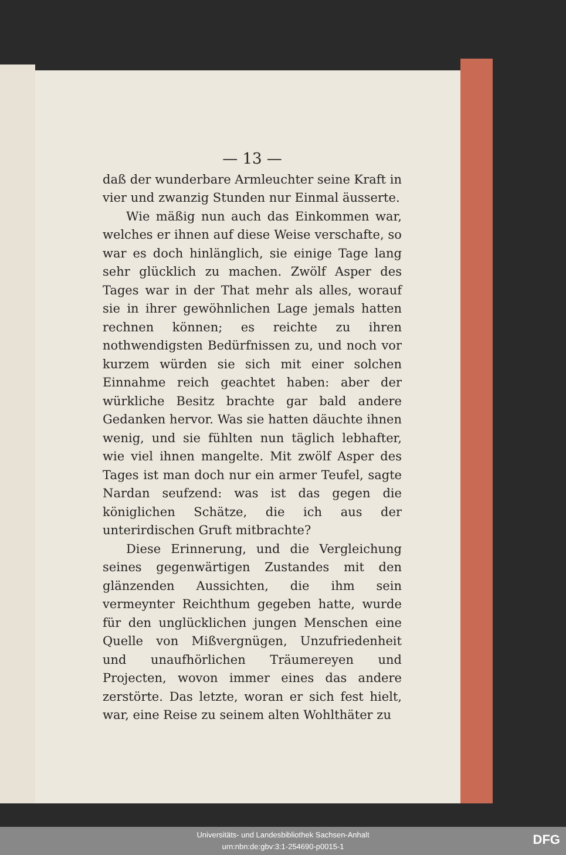— 13 —
daß der wunderbare Armleuchter seine Kraft in vier und zwanzig Stunden nur Einmal äusserte.
Wie mäßig nun auch das Einkommen war, welches er ihnen auf diese Weise verschafte, so war es doch hinlänglich, sie einige Tage lang sehr glücklich zu machen. Zwölf Asper des Tages war in der That mehr als alles, worauf sie in ihrer gewöhnlichen Lage jemals hatten rechnen können; es reichte zu ihren nothwendigsten Bedürfnissen zu, und noch vor kurzem würden sie sich mit einer solchen Einnahme reich geachtet haben: aber der würkliche Besitz brachte gar bald andere Gedanken hervor. Was sie hatten däuchte ihnen wenig, und sie fühlten nun täglich lebhafter, wie viel ihnen mangelte. Mit zwölf Asper des Tages ist man doch nur ein armer Teufel, sagte Nardan seufzend: was ist das gegen die königlichen Schätze, die ich aus der unterirdischen Gruft mitbrachte?
Diese Erinnerung, und die Vergleichung seines gegenwärtigen Zustandes mit den glänzenden Aussichten, die ihm sein vermeynter Reichthum gegeben hatte, wurde für den unglücklichen jungen Menschen eine Quelle von Mißvergnügen, Unzufriedenheit und unaufhörlichen Träumereyen und Projecten, wovon immer eines das andere zerstörte. Das letzte, woran er sich fest hielt, war, eine Reise zu seinem alten Wohlthäter zu
Universitäts- und Landesbibliothek Sachsen-Anhalt
urn:nbn:de:gbv:3:1-254690-p0015-1
DFG